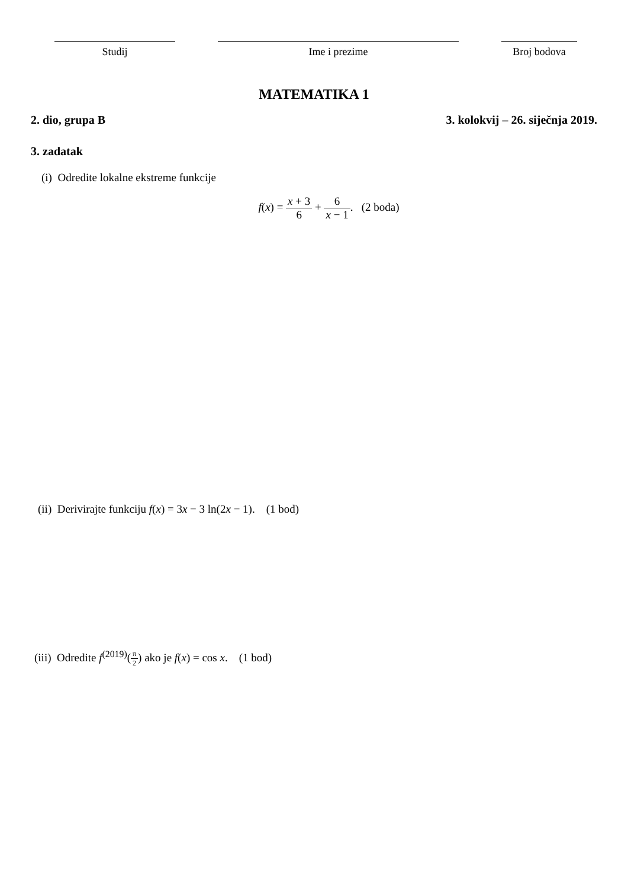Studij Ime i prezime Broj bodova
MATEMATIKA 1
2. dio, grupa B 3. kolokvij – 26. siječnja 2019.
3. zadatak
(i) Odredite lokalne ekstreme funkcije
f(x) = x + 3 6 + 6 x − 1. (2 boda)
(ii) Derivirajte funkciju f(x) = 3x − 3 ln(2x − 1). (1 bod)
(iii) Odredite f<sup>(2019)</sup>(π 2) ako je f(x) = cos x. (1 bod)